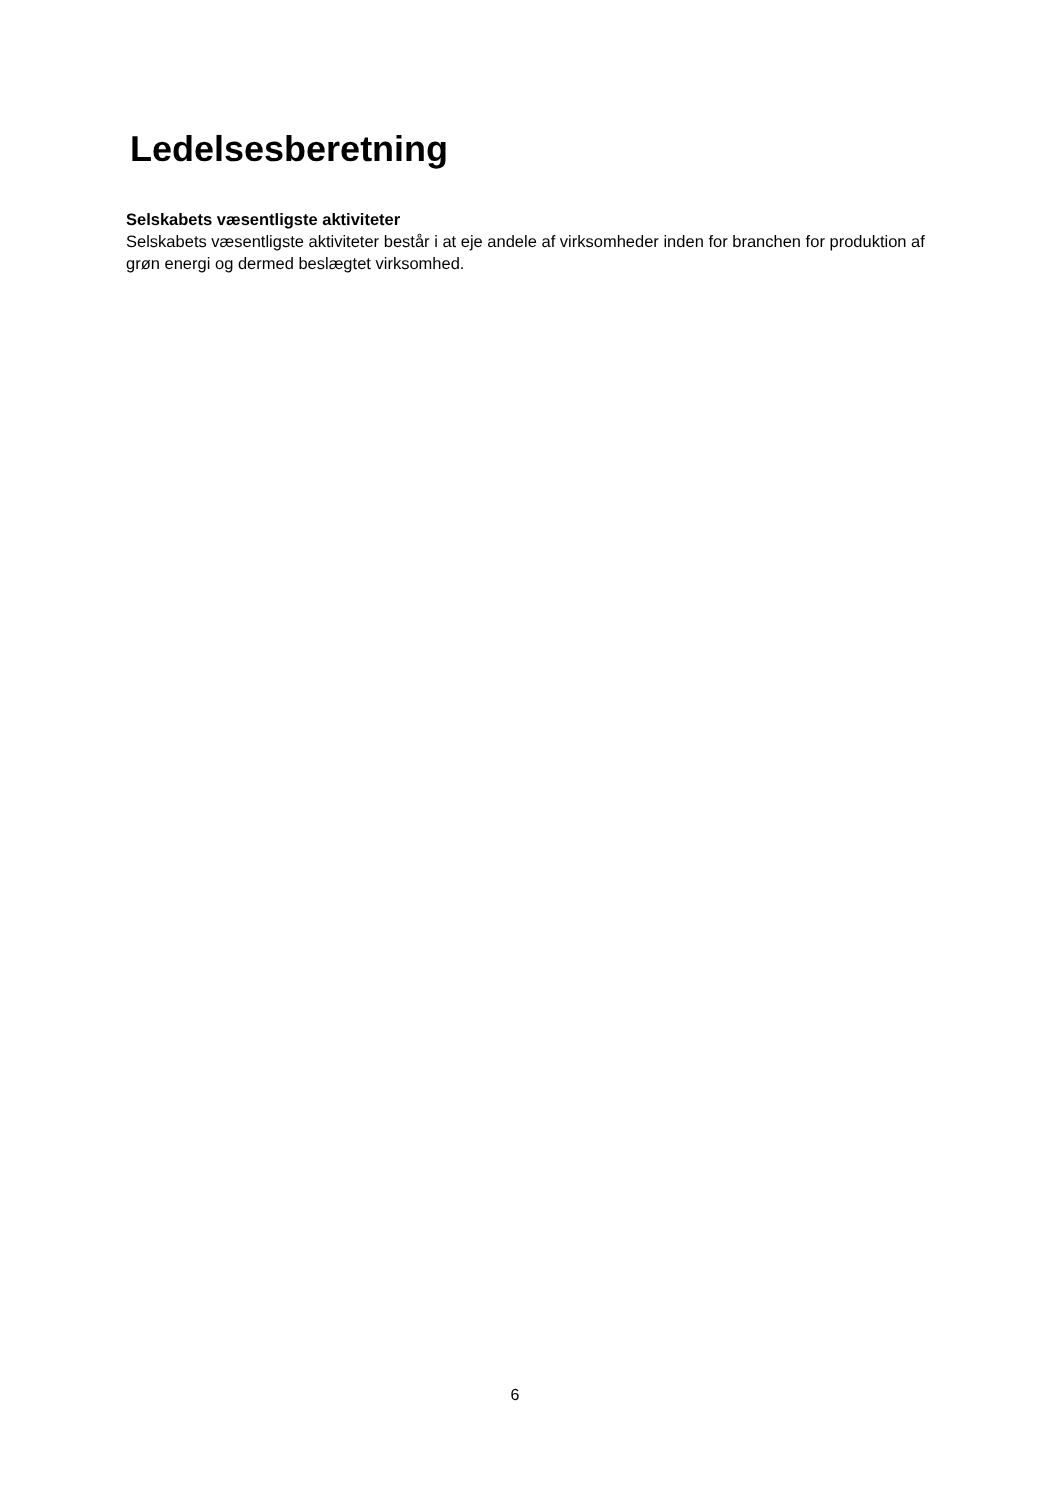Ledelsesberetning
Selskabets væsentligste aktiviteter
Selskabets væsentligste aktiviteter består i at eje andele af virksomheder inden for branchen for produktion af grøn energi og dermed beslægtet virksomhed.
6